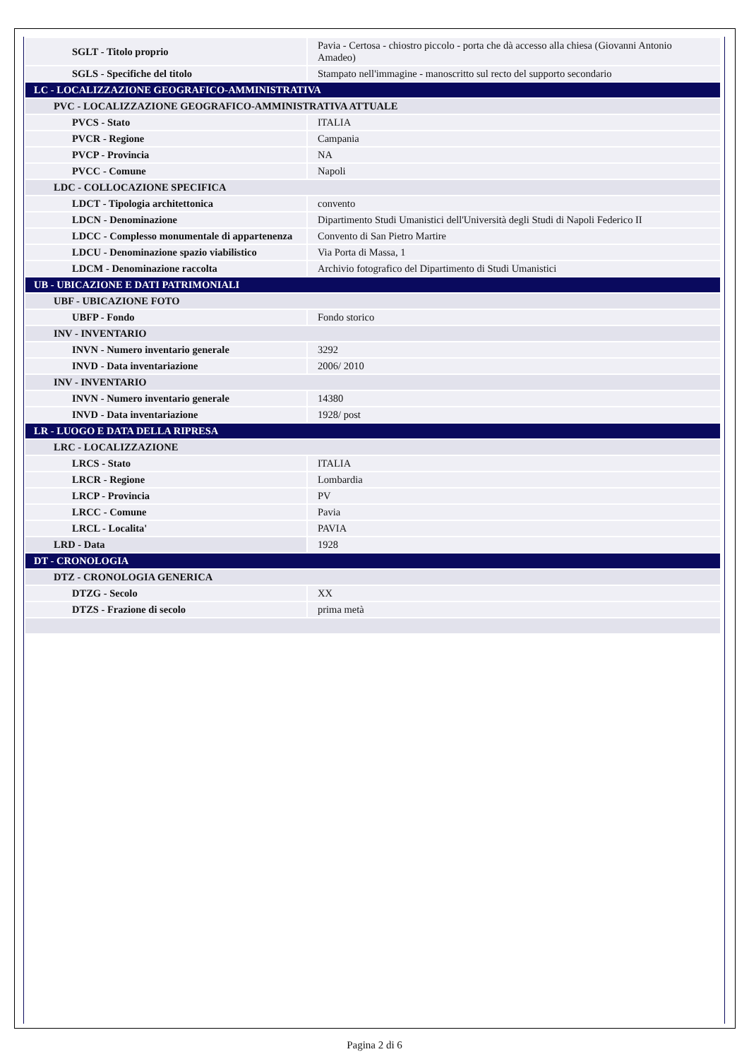| SGLT - Titolo proprio | Pavia - Certosa - chiostro piccolo - porta che dà accesso alla chiesa (Giovanni Antonio Amadeo) |
| SGLS - Specifiche del titolo | Stampato nell'immagine - manoscritto sul recto del supporto secondario |
| LC - LOCALIZZAZIONE GEOGRAFICO-AMMINISTRATIVA | |
| PVC - LOCALIZZAZIONE GEOGRAFICO-AMMINISTRATIVA ATTUALE | |
| PVCS - Stato | ITALIA |
| PVCR - Regione | Campania |
| PVCP - Provincia | NA |
| PVCC - Comune | Napoli |
| LDC - COLLOCAZIONE SPECIFICA | |
| LDCT - Tipologia architettonica | convento |
| LDCN - Denominazione | Dipartimento Studi Umanistici dell'Università degli Studi di Napoli Federico II |
| LDCC - Complesso monumentale di appartenenza | Convento di San Pietro Martire |
| LDCU - Denominazione spazio viabilistico | Via Porta di Massa, 1 |
| LDCM - Denominazione raccolta | Archivio fotografico del Dipartimento di Studi Umanistici |
| UB - UBICAZIONE E DATI PATRIMONIALI | |
| UBF - UBICAZIONE FOTO | |
| UBFP - Fondo | Fondo storico |
| INV - INVENTARIO | |
| INVN - Numero inventario generale | 3292 |
| INVD - Data inventariazione | 2006/ 2010 |
| INV - INVENTARIO | |
| INVN - Numero inventario generale | 14380 |
| INVD - Data inventariazione | 1928/ post |
| LR - LUOGO E DATA DELLA RIPRESA | |
| LRC - LOCALIZZAZIONE | |
| LRCS - Stato | ITALIA |
| LRCR - Regione | Lombardia |
| LRCP - Provincia | PV |
| LRCC - Comune | Pavia |
| LRCL - Localita' | PAVIA |
| LRD - Data | 1928 |
| DT - CRONOLOGIA | |
| DTZ - CRONOLOGIA GENERICA | |
| DTZG - Secolo | XX |
| DTZS - Frazione di secolo | prima metà |
Pagina 2 di 6